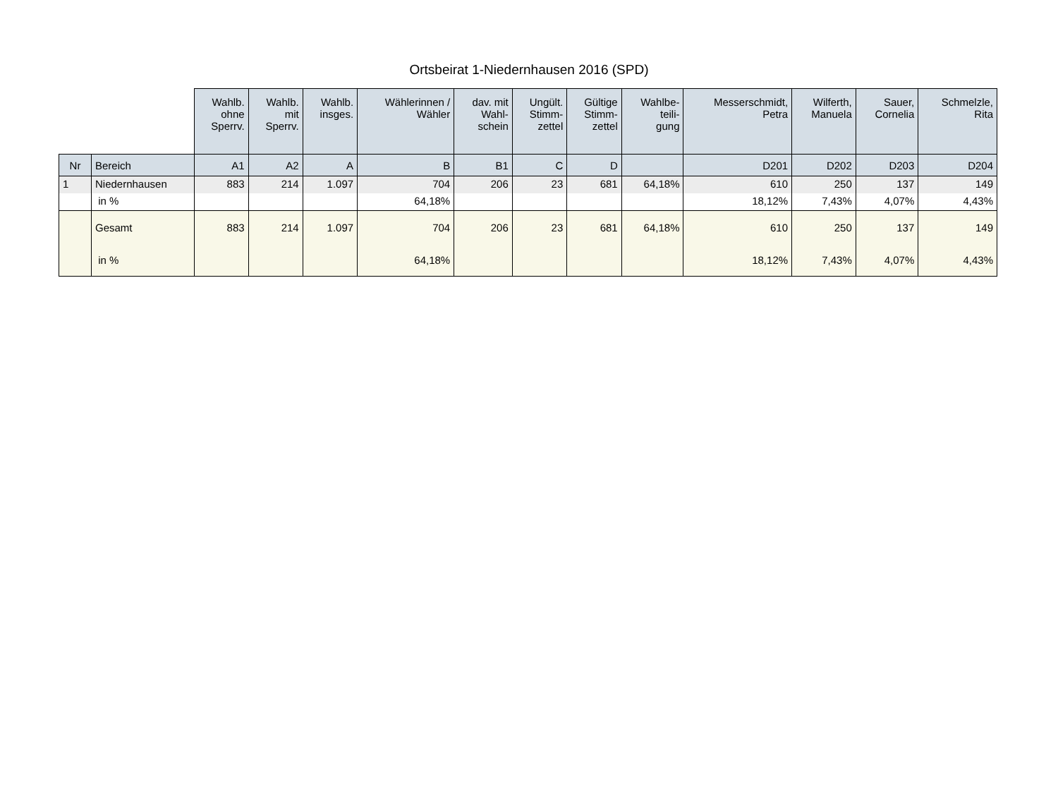Ortsbeirat 1-Niedernhausen 2016 (SPD)
| | | Wahlb. ohne Sperrv. | Wahlb. mit Sperrv. | Wahlb. insges. | Wählerinnen / Wähler | dav. mit Wahl- schein | Ungült. Stimm- zettel | Gültige Stimm- zettel | Wahlbe- teili- gung | Messerschmidt, Petra | Wilferth, Manuela | Sauer, Cornelia | Schmelzle, Rita |
| --- | --- | --- | --- | --- | --- | --- | --- | --- | --- | --- | --- | --- | --- |
| Nr | Bereich | A1 | A2 | A | B | B1 | C | D | | D201 | D202 | D203 | D204 |
| 1 | Niedernhausen | 883 | 214 | 1.097 | 704 | 206 | 23 | 681 | 64,18% | 610 | 250 | 137 | 149 |
| | in % | | | | 64,18% | | | | | 18,12% | 7,43% | 4,07% | 4,43% |
| | Gesamt | 883 | 214 | 1.097 | 704 | 206 | 23 | 681 | 64,18% | 610 | 250 | 137 | 149 |
| | in % | | | | 64,18% | | | | | 18,12% | 7,43% | 4,07% | 4,43% |